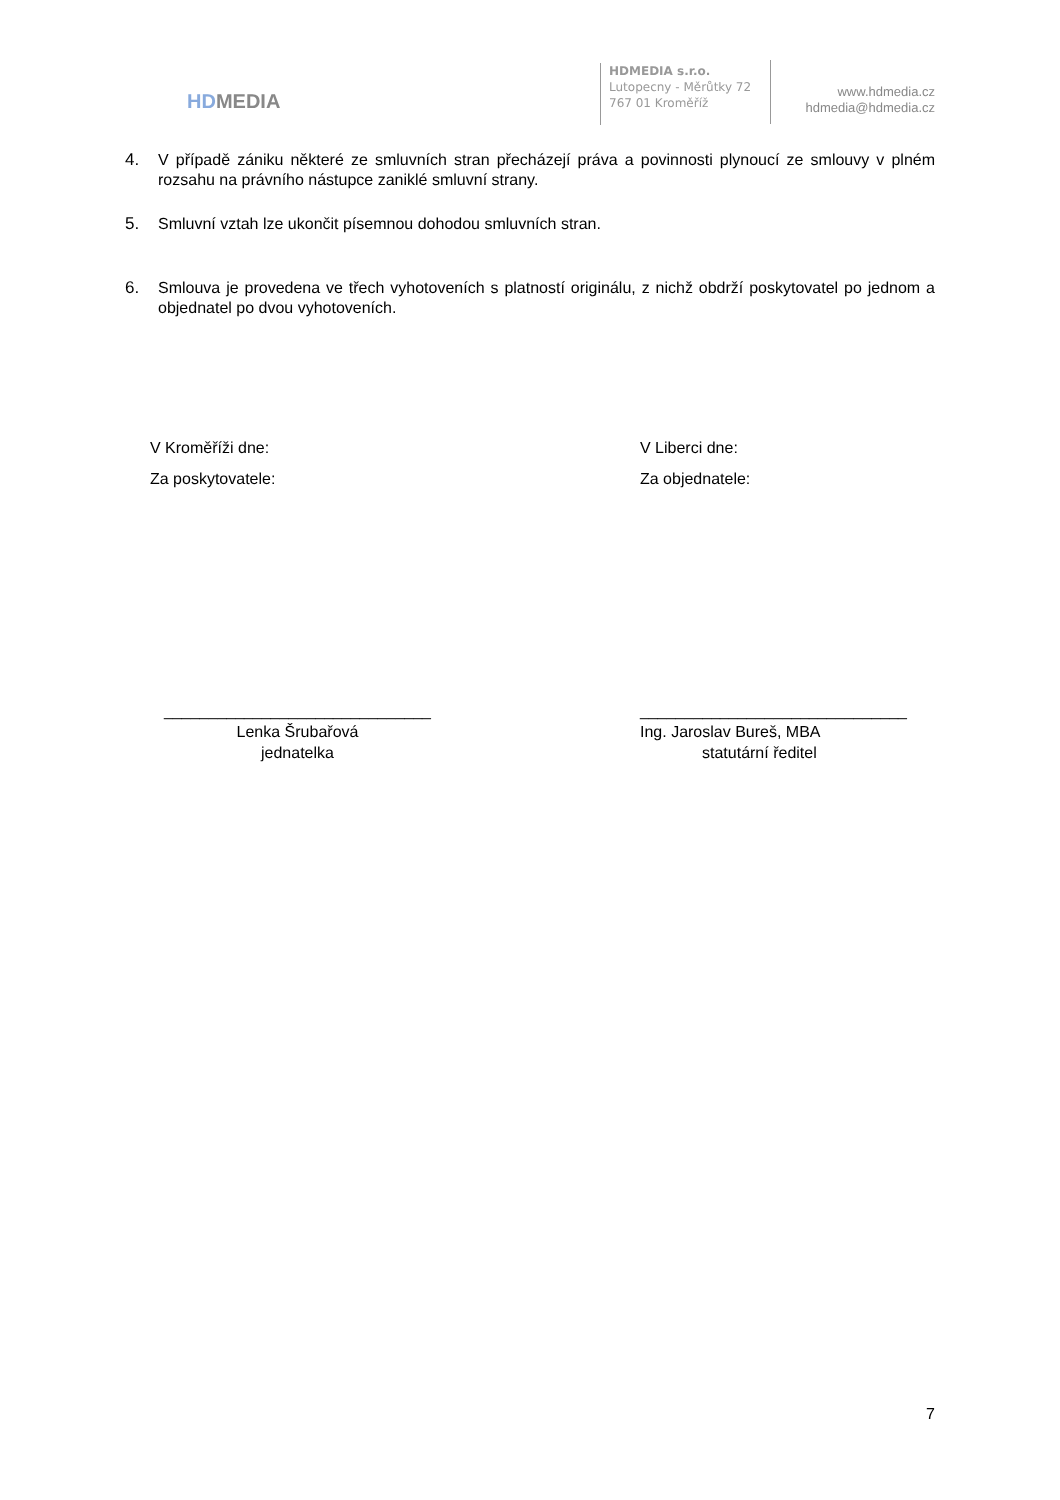HDMEDIA
HDMEDIA s.r.o.
Lutopecny - Měrůtky 72
767 01 Kroměříž
www.hdmedia.cz
hdmedia@hdmedia.cz
4. V případě zániku některé ze smluvních stran přecházejí práva a povinnosti plynoucí ze smlouvy v plném rozsahu na právního nástupce zaniklé smluvní strany.
5. Smluvní vztah lze ukončit písemnou dohodou smluvních stran.
6. Smlouva je provedena ve třech vyhotoveních s platností originálu, z nichž obdrží poskytovatel po jednom a objednatel po dvou vyhotoveních.
V Kroměříži dne:
Za poskytovatele:
V Liberci dne:
Za objednatele:
______________________________
Lenka Šrubařová
jednatelka
______________________________
Ing. Jaroslav Bureš, MBA
statutární ředitel
7